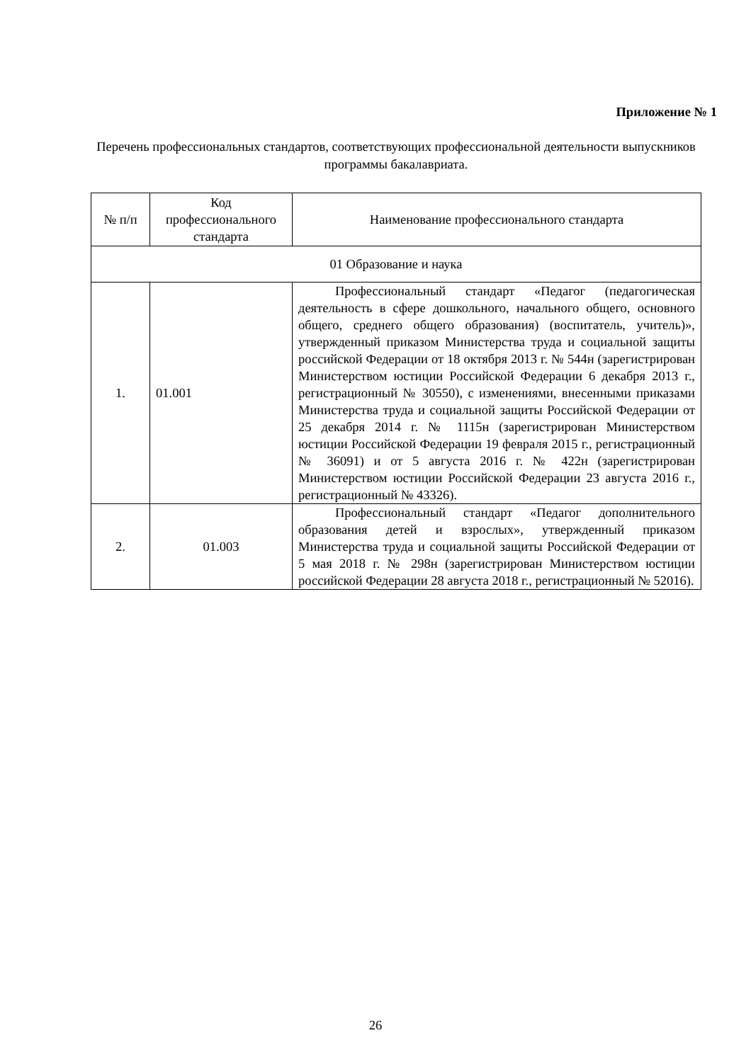Приложение № 1
Перечень профессиональных стандартов, соответствующих профессиональной деятельности выпускников программы бакалавриата.
| № п/п | Код профессионального стандарта | Наименование профессионального стандарта |
| --- | --- | --- |
| 01 Образование и наука | | |
| 1. | 01.001 | Профессиональный стандарт «Педагог (педагогическая деятельность в сфере дошкольного, начального общего, основного общего, среднего общего образования) (воспитатель, учитель)», утвержденный приказом Министерства труда и социальной защиты российской Федерации от 18 октября 2013 г. № 544н (зарегистрирован Министерством юстиции Российской Федерации 6 декабря 2013 г., регистрационный № 30550), с изменениями, внесенными приказами Министерства труда и социальной защиты Российской Федерации от 25 декабря 2014 г. № 1115н (зарегистрирован Министерством юстиции Российской Федерации 19 февраля 2015 г., регистрационный № 36091) и от 5 августа 2016 г. № 422н (зарегистрирован Министерством юстиции Российской Федерации 23 августа 2016 г., регистрационный № 43326). |
| 2. | 01.003 | Профессиональный стандарт «Педагог дополнительного образования детей и взрослых», утвержденный приказом Министерства труда и социальной защиты Российской Федерации от 5 мая 2018 г. № 298н (зарегистрирован Министерством юстиции российской Федерации 28 августа 2018 г., регистрационный № 52016). |
26